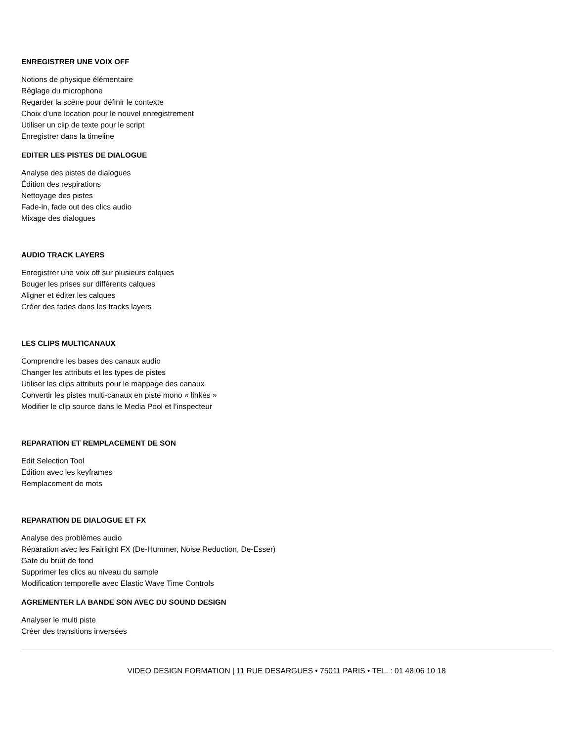ENREGISTRER UNE VOIX OFF
Notions de physique élémentaire
Réglage du microphone
Regarder la scène pour définir le contexte
Choix d’une location pour le nouvel enregistrement
Utiliser un clip de texte pour le script
Enregistrer dans la timeline
EDITER LES PISTES DE DIALOGUE
Analyse des pistes de dialogues
Édition des respirations
Nettoyage des pistes
Fade-in, fade out des clics audio
Mixage des dialogues
AUDIO TRACK LAYERS
Enregistrer une voix off sur plusieurs calques
Bouger les prises sur différents calques
Aligner et éditer les calques
Créer des fades dans les tracks layers
LES CLIPS MULTICANAUX
Comprendre les bases des canaux audio
Changer les attributs et les types de pistes
Utiliser les clips attributs pour le mappage des canaux
Convertir les pistes multi-canaux en piste mono « linkés »
Modifier le clip source dans le Media Pool et l’inspecteur
REPARATION ET REMPLACEMENT DE SON
Edit Selection Tool
Edition avec les keyframes
Remplacement de mots
REPARATION DE DIALOGUE ET FX
Analyse des problèmes audio
Réparation avec les Fairlight FX (De-Hummer, Noise Reduction, De-Esser)
Gate du bruit de fond
Supprimer les clics au niveau du sample
Modification temporelle avec Elastic Wave Time Controls
AGREMENTER LA BANDE SON AVEC DU SOUND DESIGN
Analyser le multi piste
Créer des transitions inversées
VIDEO DESIGN FORMATION | 11 RUE DESARGUES • 75011 PARIS • TEL. : 01 48 06 10 18